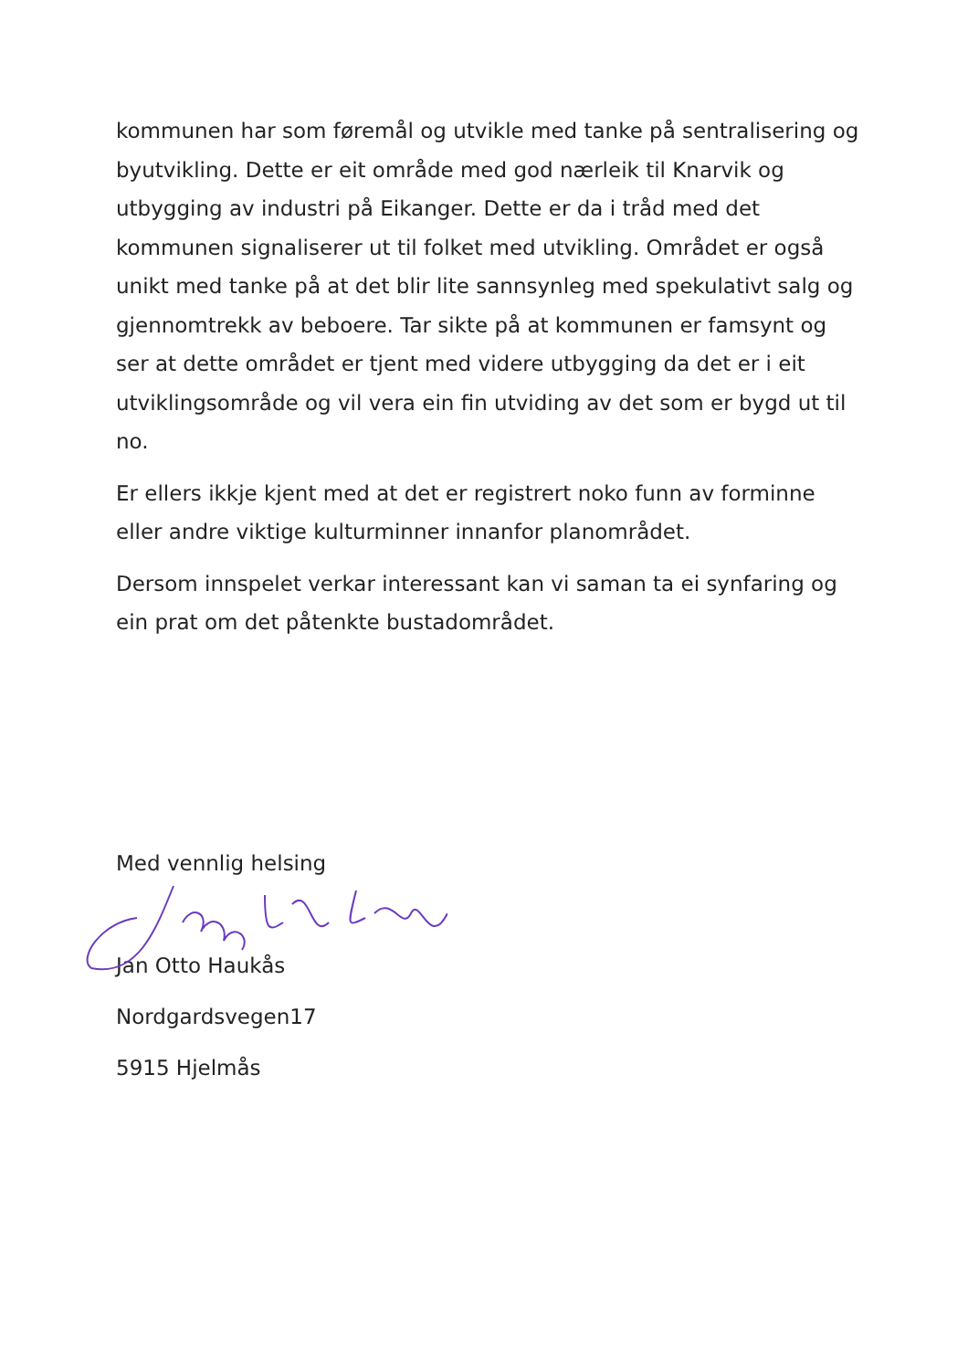kommunen har som føremål og utvikle med tanke på sentralisering og byutvikling. Dette er eit område med god nærleik til Knarvik og utbygging av industri på Eikanger. Dette er da i tråd med det kommunen signaliserer ut til folket med utvikling. Området er også unikt med tanke på at det blir lite sannsynleg med spekulativt salg og gjennomtrekk av beboere. Tar sikte på at kommunen er famsynt og ser at dette området er tjent med videre utbygging da det er i eit utviklingsområde og vil vera ein fin utviding av det som er bygd ut til no.
Er ellers ikkje kjent med at det er registrert noko funn av forminne eller andre viktige kulturminner innanfor planområdet.
Dersom innspelet verkar interessant kan vi saman ta ei synfaring og ein prat om det påtenkte bustadområdet.
Med vennlig helsing
Jan Otto Haukås
Nordgardsvegen17
5915 Hjelmås